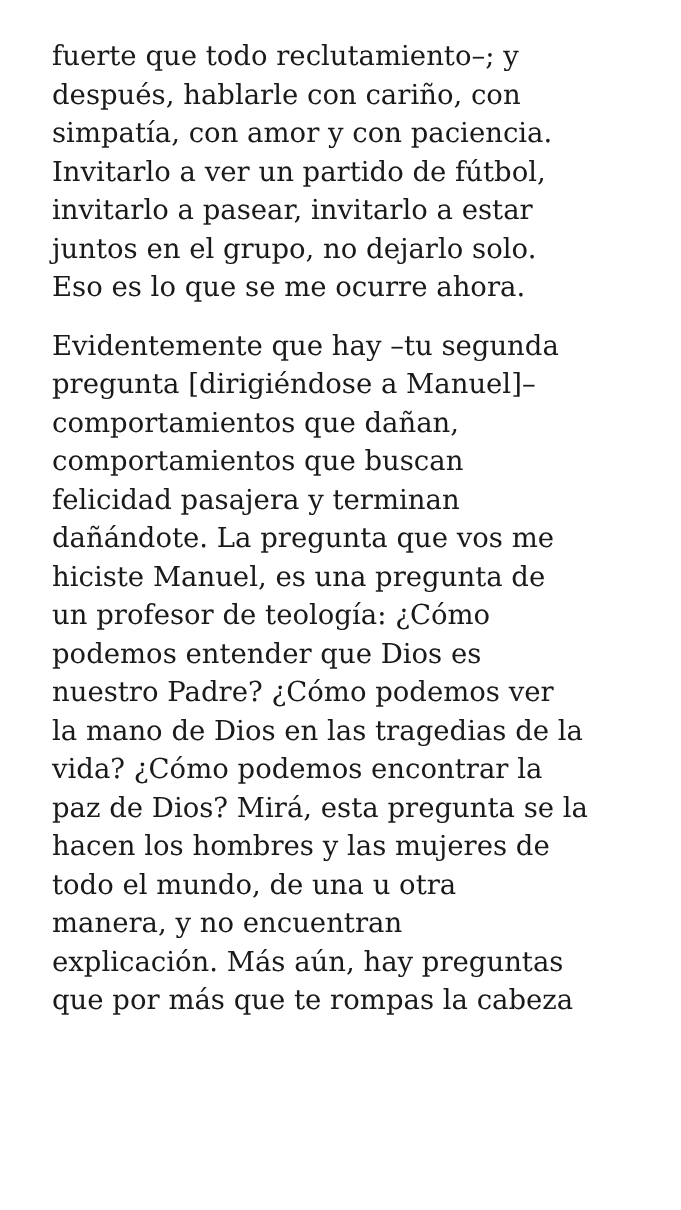fuerte que todo reclutamiento–; y
después, hablarle con cariño, con
simpatía, con amor y con paciencia.
Invitarlo a ver un partido de fútbol,
invitarlo a pasear, invitarlo a estar
juntos en el grupo, no dejarlo solo.
Eso es lo que se me ocurre ahora.
Evidentemente que hay –tu segunda
pregunta [dirigiéndose a Manuel]–
comportamientos que dañan,
comportamientos que buscan
felicidad pasajera y terminan
dañándote. La pregunta que vos me
hiciste Manuel, es una pregunta de
un profesor de teología: ¿Cómo
podemos entender que Dios es
nuestro Padre? ¿Cómo podemos ver
la mano de Dios en las tragedias de la
vida? ¿Cómo podemos encontrar la
paz de Dios? Mirá, esta pregunta se la
hacen los hombres y las mujeres de
todo el mundo, de una u otra
manera, y no encuentran
explicación. Más aún, hay preguntas
que por más que te rompas la cabeza